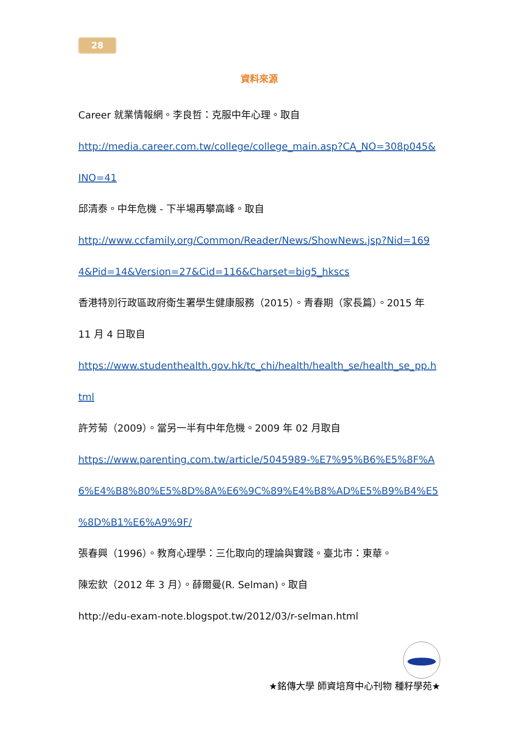28
資料來源
Career 就業情報網。李良哲：克服中年心理。取自
http://media.career.com.tw/college/college_main.asp?CA_NO=308p045&
INO=41
邱清泰。中年危機 - 下半場再攀高峰。取自
http://www.ccfamily.org/Common/Reader/News/ShowNews.jsp?Nid=169
4&Pid=14&Version=27&Cid=116&Charset=big5_hkscs
香港特別行政區政府衛生署學生健康服務（2015）。青春期（家長篇）。2015 年
11 月 4 日取自
https://www.studenthealth.gov.hk/tc_chi/health/health_se/health_se_pp.h
tml
許芳菊（2009）。當另一半有中年危機。2009 年 02 月取自
https://www.parenting.com.tw/article/5045989-%E7%95%B6%E5%8F%A
6%E4%B8%80%E5%8D%8A%E6%9C%89%E4%B8%AD%E5%B9%B4%E5
%8D%B1%E6%A9%9F/
張春興（1996）。教育心理學：三化取向的理論與實踐。臺北市：東華。
陳宏欽（2012 年 3 月）。薛爾曼(R. Selman)。取自
http://edu-exam-note.blogspot.tw/2012/03/r-selman.html
★銘傳大學 師資培育中心刊物 種籽學苑★